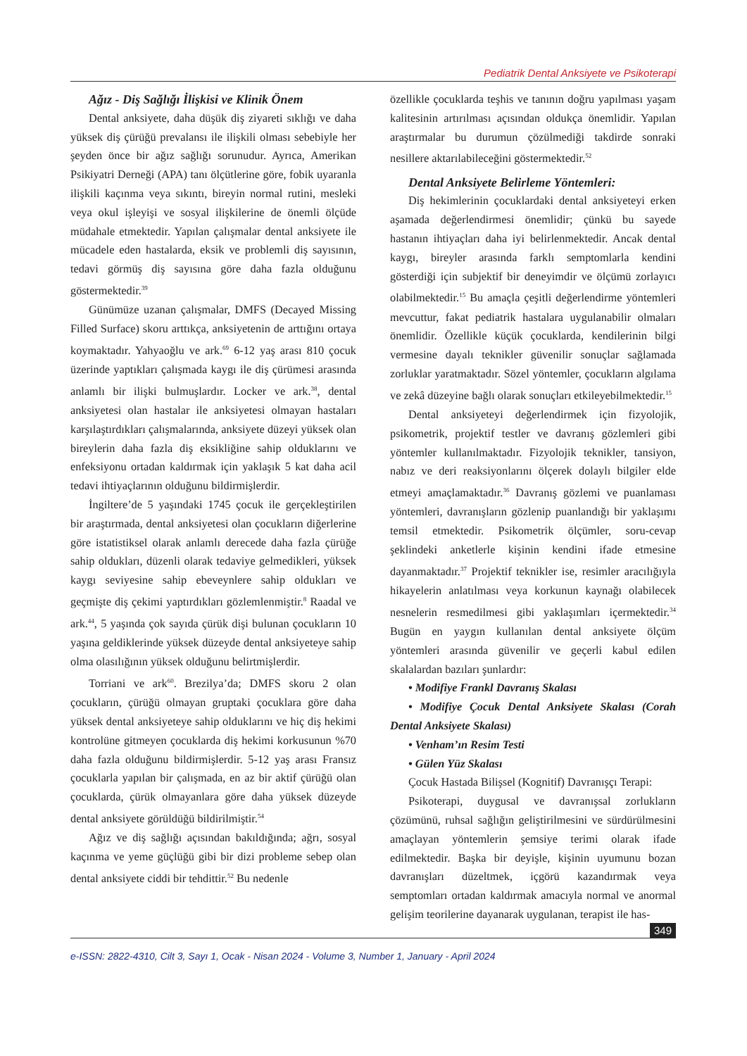Pediatrik Dental Anksiyete ve Psikoterapi
Ağız - Diş Sağlığı İlişkisi ve Klinik Önem
Dental anksiyete, daha düşük diş ziyareti sıklığı ve daha yüksek diş çürüğü prevalansı ile ilişkili olması sebebiyle her şeyden önce bir ağız sağlığı sorunudur. Ayrıca, Amerikan Psikiyatri Derneği (APA) tanı ölçütlerine göre, fobik uyaranla ilişkili kaçınma veya sıkıntı, bireyin normal rutini, mesleki veya okul işleyişi ve sosyal ilişkilerine de önemli ölçüde müdahale etmektedir. Yapılan çalışmalar dental anksiyete ile mücadele eden hastalarda, eksik ve problemli diş sayısının, tedavi görmüş diş sayısına göre daha fazla olduğunu göstermektedir.<sup>39</sup>
Günümüze uzanan çalışmalar, DMFS (Decayed Missing Filled Surface) skoru arttıkça, anksiyetenin de arttığını ortaya koymaktadır. Yahyaoğlu ve ark.<sup>69</sup> 6-12 yaş arası 810 çocuk üzerinde yaptıkları çalışmada kaygı ile diş çürümesi arasında anlamlı bir ilişki bulmuşlardır. Locker ve ark.<sup>38</sup>, dental anksiyetesi olan hastalar ile anksiyetesi olmayan hastaları karşılaştırdıkları çalışmalarında, anksiyete düzeyi yüksek olan bireylerin daha fazla diş eksikliğine sahip olduklarını ve enfeksiyonu ortadan kaldırmak için yaklaşık 5 kat daha acil tedavi ihtiyaçlarının olduğunu bildirmişlerdir.
İngiltere’de 5 yaşındaki 1745 çocuk ile gerçekleştirilen bir araştırmada, dental anksiyetesi olan çocukların diğerlerine göre istatistiksel olarak anlamlı derecede daha fazla çürüğe sahip oldukları, düzenli olarak tedaviye gelmedikleri, yüksek kaygı seviyesine sahip ebeveynlere sahip oldukları ve geçmişte diş çekimi yaptırdıkları gözlemlenmiştir.<sup>8</sup> Raadal ve ark.<sup>44</sup>, 5 yaşında çok sayıda çürük dişi bulunan çocukların 10 yaşına geldiklerinde yüksek düzeyde dental anksiyeteye sahip olma olasılığının yüksek olduğunu belirtmişlerdir.
Torriani ve ark<sup>60</sup>. Brezilya’da; DMFS skoru 2 olan çocukların, çürüğü olmayan gruptaki çocuklara göre daha yüksek dental anksiyeteye sahip olduklarını ve hiç diş hekimi kontrolüne gitmeyen çocuklarda diş hekimi korkusunun %70 daha fazla olduğunu bildirmişlerdir. 5-12 yaş arası Fransız çocuklarla yapılan bir çalışmada, en az bir aktif çürüğü olan çocuklarda, çürük olmayanlara göre daha yüksek düzeyde dental anksiyete görüldüğü bildirilmiştir.<sup>54</sup>
Ağız ve diş sağlığı açısından bakıldığında; ağrı, sosyal kaçınma ve yeme güçlüğü gibi bir dizi probleme sebep olan dental anksiyete ciddi bir tehdittir.<sup>52</sup> Bu nedenle
özellikle çocuklarda teşhis ve tanının doğru yapılması yaşam kalitesinin artırılması açısından oldukça önemlidir. Yapılan araştırmalar bu durumun çözülmediği takdirde sonraki nesillere aktarılabileceğini göstermektedir.<sup>52</sup>
Dental Anksiyete Belirleme Yöntemleri:
Diş hekimlerinin çocuklardaki dental anksiyeteyi erken aşamada değerlendirmesi önemlidir; çünkü bu sayede hastanın ihtiyaçları daha iyi belirlenmektedir. Ancak dental kaygı, bireyler arasında farklı semptomlarla kendini gösterdiği için subjektif bir deneyimdir ve ölçümü zorlayıcı olabilmektedir.<sup>15</sup> Bu amaçla çeşitli değerlendirme yöntemleri mevcuttur, fakat pediatrik hastalara uygulanabilir olmaları önemlidir. Özellikle küçük çocuklarda, kendilerinin bilgi vermesine dayalı teknikler güvenilir sonuçlar sağlamada zorluklar yaratmaktadır. Sözel yöntemler, çocukların algılama ve zekâ düzeyine bağlı olarak sonuçları etkileyebilmektedir.<sup>15</sup>
Dental anksiyeteyi değerlendirmek için fizyolojik, psikometrik, projektif testler ve davranış gözlemleri gibi yöntemler kullanılmaktadır. Fizyolojik teknikler, tansiyon, nabız ve deri reaksiyonlarını ölçerek dolaylı bilgiler elde etmeyi amaçlamaktadır.<sup>36</sup> Davranış gözlemi ve puanlaması yöntemleri, davranışların gözlenip puanlandığı bir yaklaşımı temsil etmektedir. Psikometrik ölçümler, soru-cevap şeklindeki anketlerle kişinin kendini ifade etmesine dayanmaktadır.<sup>37</sup> Projektif teknikler ise, resimler aracılığıyla hikayelerin anlatılması veya korkunun kaynağı olabilecek nesnelerin resmedilmesi gibi yaklaşımları içermektedir.<sup>34</sup> Bugün en yaygın kullanılan dental anksiyete ölçüm yöntemleri arasında güvenilir ve geçerli kabul edilen skalalardan bazıları şunlardır:
• Modifiye Frankl Davranış Skalası
• Modifiye Çocuk Dental Anksiyete Skalası (Corah Dental Anksiyete Skalası)
• Venham’ın Resim Testi
• Gülen Yüz Skalası
Çocuk Hastada Bilişsel (Kognitif) Davranışçı Terapi:
Psikoterapi, duygusal ve davranışsal zorlukların çözümünü, ruhsal sağlığın geliştirilmesini ve sürdürülmesini amaçlayan yöntemlerin şemsiye terimi olarak ifade edilmektedir. Başka bir deyişle, kişinin uyumunu bozan davranışları düzeltmek, içgörü kazandırmak veya semptomları ortadan kaldırmak amacıyla normal ve anormal gelişim teorilerine dayanarak uygulanan, terapist ile has-
349
e-ISSN: 2822-4310, Cilt 3, Sayı 1, Ocak - Nisan 2024 - Volume 3, Number 1, January - April 2024